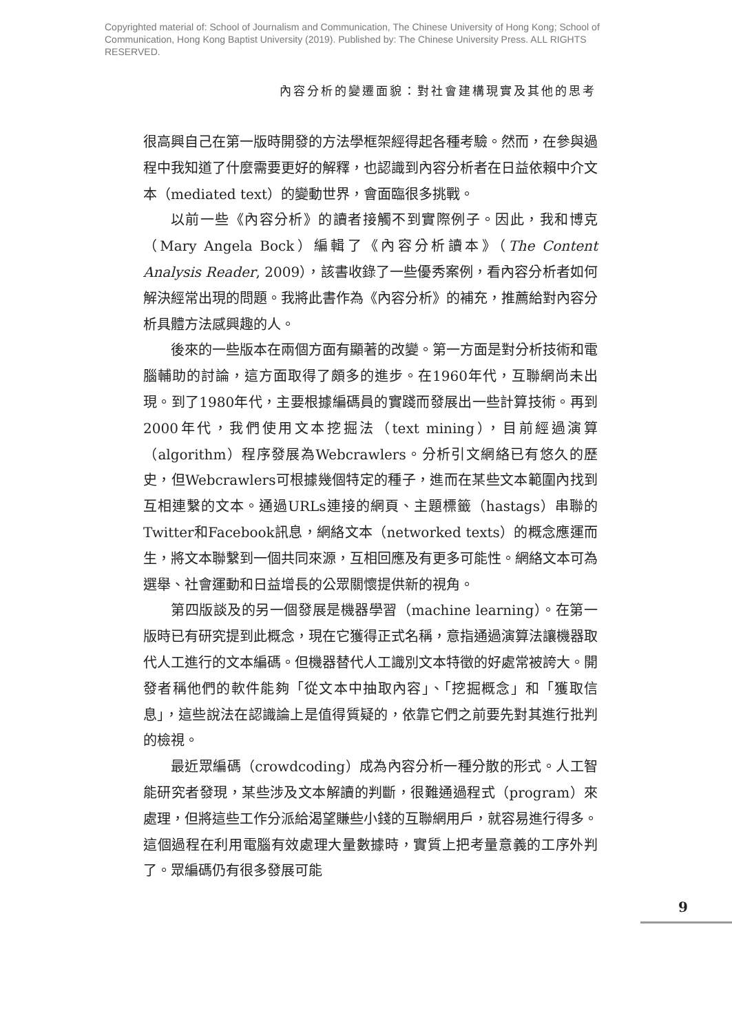Copyrighted material of: School of Journalism and Communication, The Chinese University of Hong Kong; School of Communication, Hong Kong Baptist University (2019). Published by: The Chinese University Press. ALL RIGHTS RESERVED.
內容分析的變遷面貌：對社會建構現實及其他的思考
很高興自己在第一版時開發的方法學框架經得起各種考驗。然而，在參與過程中我知道了什麼需要更好的解釋，也認識到內容分析者在日益依賴中介文本（mediated text）的變動世界，會面臨很多挑戰。
以前一些《內容分析》的讀者接觸不到實際例子。因此，我和博克（Mary Angela Bock）編輯了《內容分析讀本》（The Content Analysis Reader, 2009），該書收錄了一些優秀案例，看內容分析者如何解決經常出現的問題。我將此書作為《內容分析》的補充，推薦給對內容分析具體方法感興趣的人。
後來的一些版本在兩個方面有顯著的改變。第一方面是對分析技術和電腦輔助的討論，這方面取得了頗多的進步。在1960年代，互聯網尚未出現。到了1980年代，主要根據編碼員的實踐而發展出一些計算技術。再到2000年代，我們使用文本挖掘法（text mining），目前經過演算（algorithm）程序發展為Webcrawlers。分析引文網絡已有悠久的歷史，但Webcrawlers可根據幾個特定的種子，進而在某些文本範圍內找到互相連繫的文本。通過URLs連接的網頁、主題標籤（hastags）串聯的Twitter和Facebook訊息，網絡文本（networked texts）的概念應運而生，將文本聯繫到一個共同來源，互相回應及有更多可能性。網絡文本可為選舉、社會運動和日益增長的公眾關懷提供新的視角。
第四版談及的另一個發展是機器學習（machine learning）。在第一版時已有研究提到此概念，現在它獲得正式名稱，意指通過演算法讓機器取代人工進行的文本編碼。但機器替代人工識別文本特徵的好處常被誇大。開發者稱他們的軟件能夠「從文本中抽取內容」、「挖掘概念」和「獲取信息」，這些說法在認識論上是值得質疑的，依靠它們之前要先對其進行批判的檢視。
最近眾編碼（crowdcoding）成為內容分析一種分散的形式。人工智能研究者發現，某些涉及文本解讀的判斷，很難通過程式（program）來處理，但將這些工作分派給渴望賺些小錢的互聯網用戶，就容易進行得多。這個過程在利用電腦有效處理大量數據時，實質上把考量意義的工序外判了。眾編碼仍有很多發展可能
9